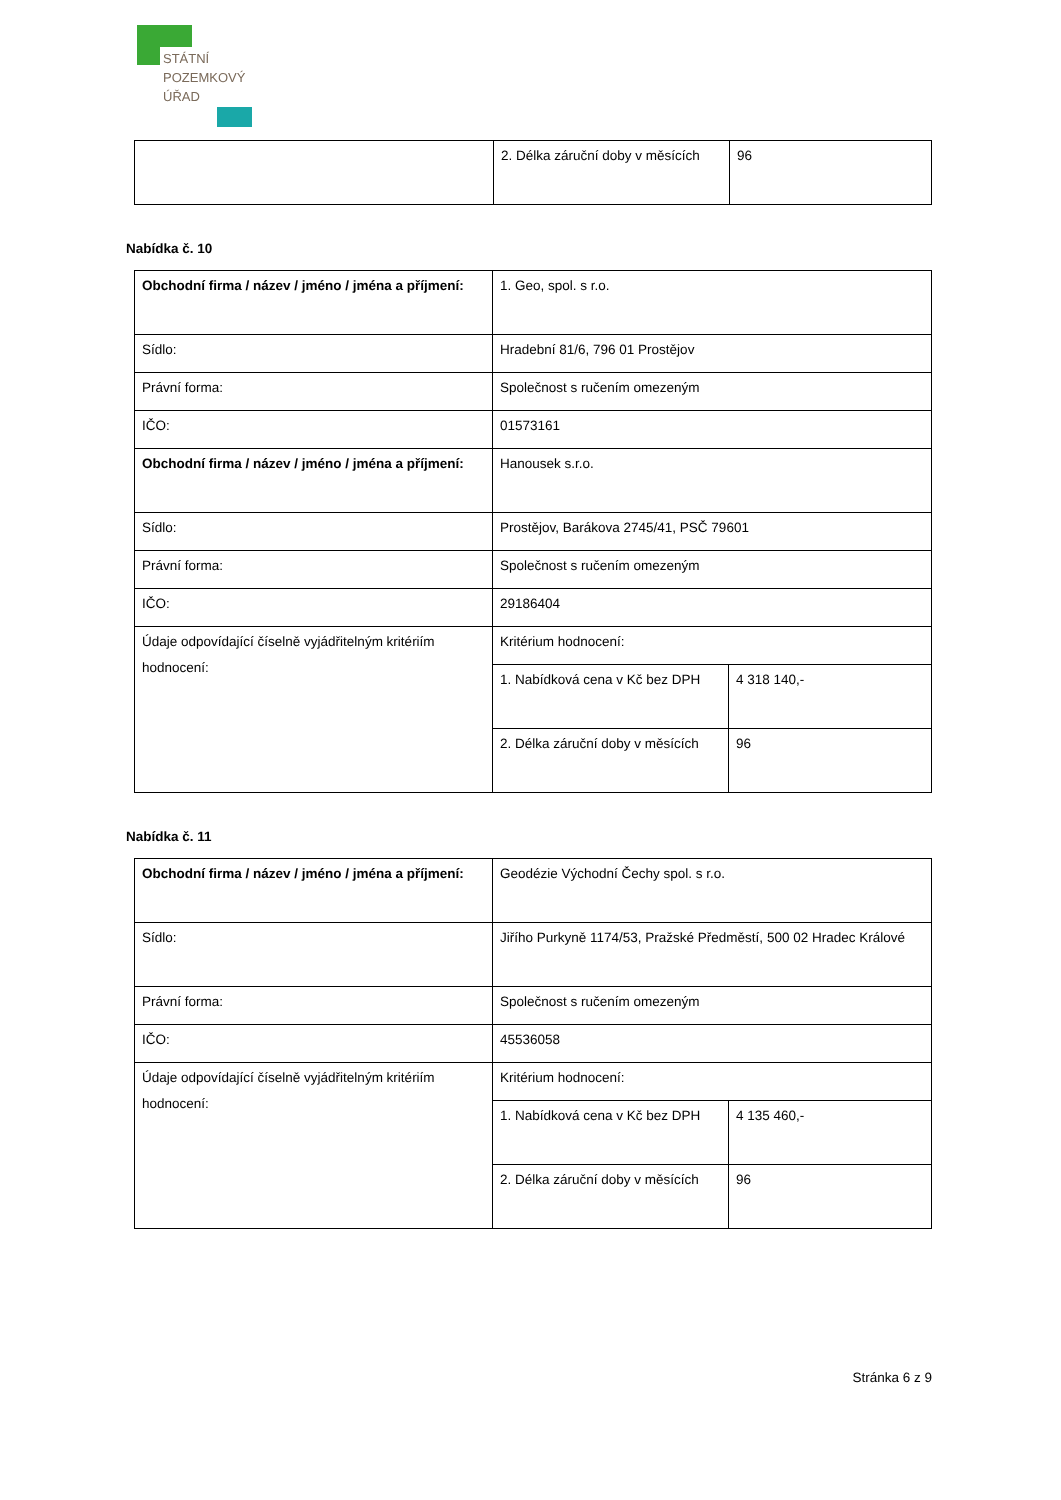STÁTNÍ
POZEMKOVÝ
ÚŘAD
| | 2. Délka záruční doby v měsících | 96 |
Nabídka č. 10
| Obchodní firma / název / jméno / jména a příjmení: | 1. Geo, spol. s r.o. | |
| Sídlo: | Hradební 81/6, 796 01 Prostějov | |
| Právní forma: | Společnost s ručením omezeným | |
| IČO: | 01573161 | |
| Obchodní firma / název / jméno / jména a příjmení: | Hanousek s.r.o. | |
| Sídlo: | Prostějov, Barákova 2745/41, PSČ 79601 | |
| Právní forma: | Společnost s ručením omezeným | |
| IČO: | 29186404 | |
| Údaje odpovídající číselně vyjádřitelným kritériím hodnocení: | Kritérium hodnocení: | |
| | 1. Nabídková cena v Kč bez DPH | 4 318 140,- |
| | 2. Délka záruční doby v měsících | 96 |
Nabídka č. 11
| Obchodní firma / název / jméno / jména a příjmení: | Geodézie Východní Čechy spol. s r.o. | |
| Sídlo: | Jiřího Purkyně 1174/53, Pražské Předměstí, 500 02 Hradec Králové | |
| Právní forma: | Společnost s ručením omezeným | |
| IČO: | 45536058 | |
| Údaje odpovídající číselně vyjádřitelným kritériím hodnocení: | Kritérium hodnocení: | |
| | 1. Nabídková cena v Kč bez DPH | 4 135 460,- |
| | 2. Délka záruční doby v měsících | 96 |
Stránka 6 z 9